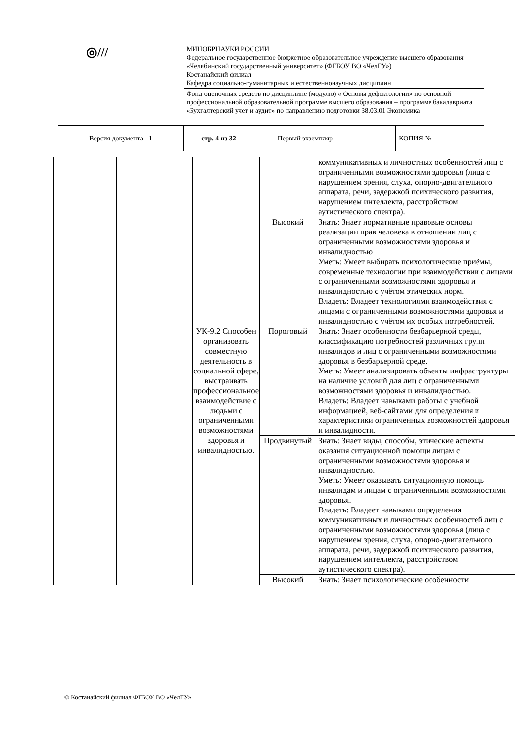| ◎/// | МИНОБРНАУКИ РОССИИ Федеральное государственное бюджетное образовательное учреждение высшего образования «Челябинский государственный университет» (ФГБОУ ВО «ЧелГУ») Костанайский филиал Кафедра социально-гуманитарных и естественнонаучных дисциплин | | |
| | Фонд оценочных средств по дисциплине (модулю) « Основы дефектологии» по основной профессиональной образовательной программе высшего образования – программе бакалавриата «Бухгалтерский учет и аудит» по направлению подготовки 38.03.01 Экономика | | |
| Версия документа - 1 | стр. 4 из 32 | Первый экземпляр ___________ | КОПИЯ № ______ |
| | | | | коммуникативных и личностных особенностей лиц с ограниченными возможностями здоровья (лица с нарушением зрения, слуха, опорно-двигательного аппарата, речи, задержкой психического развития, нарушением интеллекта, расстройством аутистического спектра). |
| | | | Высокий | Знать: Знает нормативные правовые основы реализации прав человека в отношении лиц с ограниченными возможностями здоровья и инвалидностью Уметь: Умеет выбирать психологические приёмы, современные технологии при взаимодействии с лицами с ограниченными возможностями здоровья и инвалидностью с учётом этических норм. Владеть: Владеет технологиями взаимодействия с лицами с ограниченными возможностями здоровья и инвалидностью с учётом их особых потребностей. |
| | | УК-9.2 Способен организовать совместную деятельность в социальной сфере, выстраивать профессиональное взаимодействие с людьми с ограниченными возможностями здоровья и инвалидностью. | Пороговый | Знать: Знает особенности безбарьерной среды, классификацию потребностей различных групп инвалидов и лиц с ограниченными возможностями здоровья в безбарьерной среде. Уметь: Умеет анализировать объекты инфраструктуры на наличие условий для лиц с ограниченными возможностями здоровья и инвалидностью. Владеть: Владеет навыками работы с учебной информацией, веб-сайтами для определения и характеристики ограниченных возможностей здоровья и инвалидности. |
| | | | Продвинутый | Знать: Знает виды, способы, этические аспекты оказания ситуационной помощи лицам с ограниченными возможностями здоровья и инвалидностью. Уметь: Умеет оказывать ситуационную помощь инвалидам и лицам с ограниченными возможностями здоровья. Владеть: Владеет навыками определения коммуникативных и личностных особенностей лиц с ограниченными возможностями здоровья (лица с нарушением зрения, слуха, опорно-двигательного аппарата, речи, задержкой психического развития, нарушением интеллекта, расстройством аутистического спектра). |
| | | | Высокий | Знать: Знает психологические особенности |
© Костанайский филиал ФГБОУ ВО «ЧелГУ»